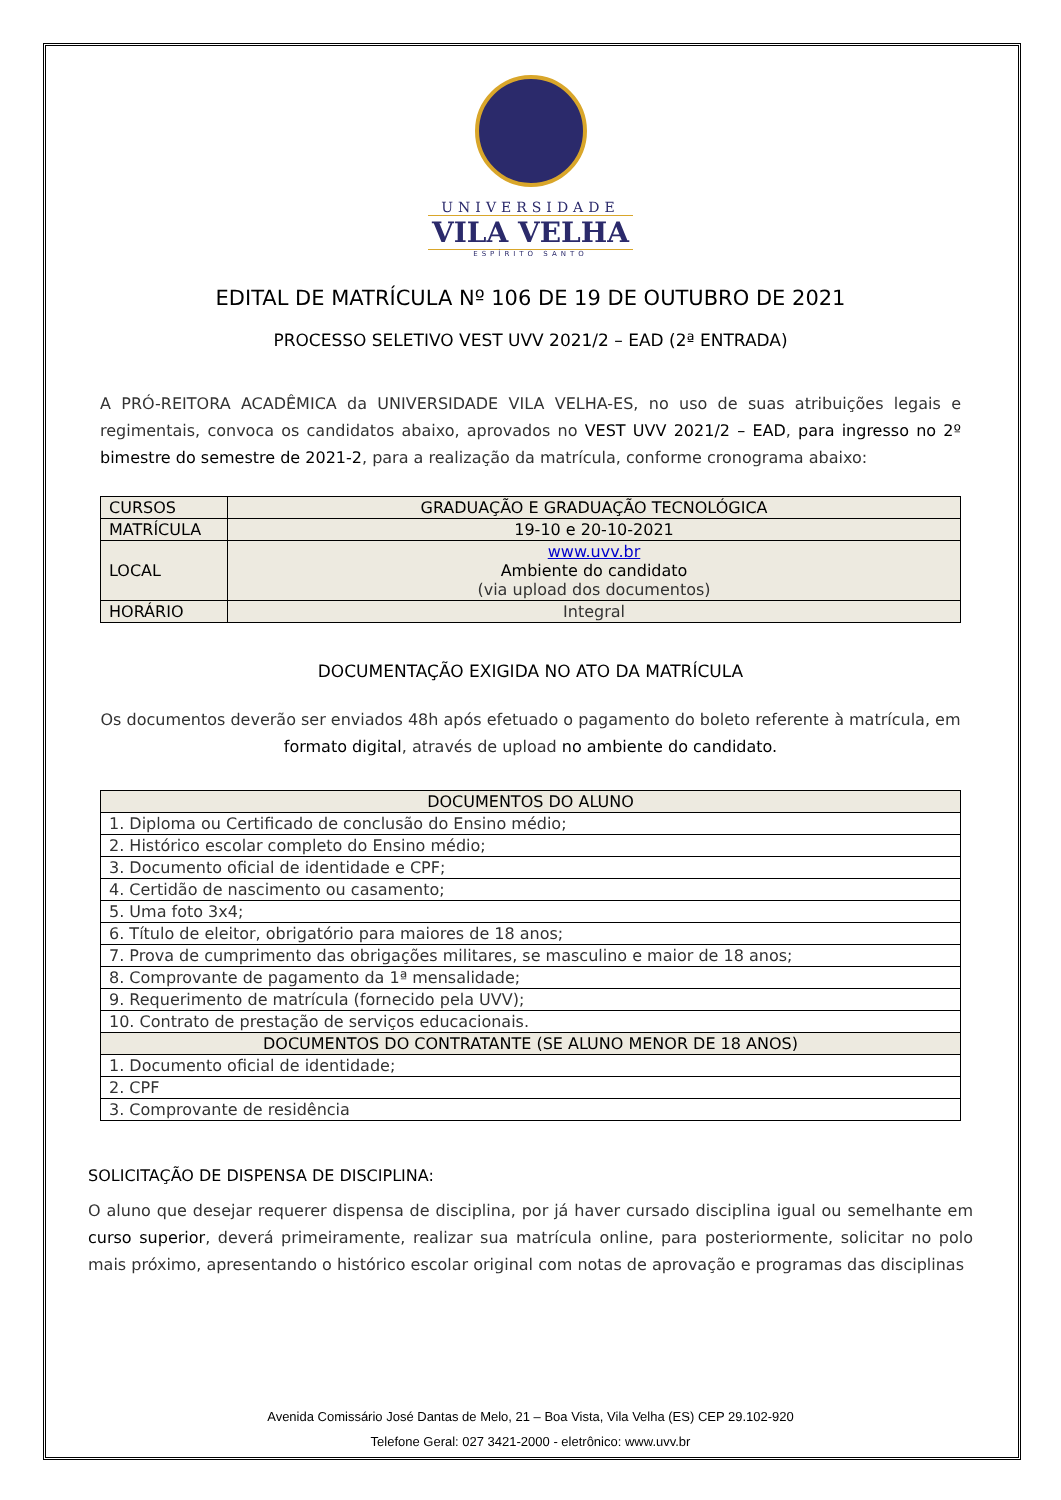UNIVERSIDADE
VILA VELHA
ESPÍRITO SANTO
EDITAL DE MATRÍCULA Nº 106 DE 19 DE OUTUBRO DE 2021
PROCESSO SELETIVO VEST UVV 2021/2 – EAD (2ª ENTRADA)
A PRÓ-REITORA ACADÊMICA da UNIVERSIDADE VILA VELHA-ES, no uso de suas atribuições legais e regimentais, convoca os candidatos abaixo, aprovados no VEST UVV 2021/2 – EAD, para ingresso no 2º bimestre do semestre de 2021-2, para a realização da matrícula, conforme cronograma abaixo:
| CURSOS | GRADUAÇÃO E GRADUAÇÃO TECNOLÓGICA |
| MATRÍCULA | 19-10 e 20-10-2021 |
| LOCAL | www.uvv.br Ambiente do candidato (via upload dos documentos) |
| HORÁRIO | Integral |
DOCUMENTAÇÃO EXIGIDA NO ATO DA MATRÍCULA
Os documentos deverão ser enviados 48h após efetuado o pagamento do boleto referente à matrícula, em formato digital, através de upload no ambiente do candidato.
| DOCUMENTOS DO ALUNO |
| --- |
| 1. Diploma ou Certificado de conclusão do Ensino médio; |
| 2. Histórico escolar completo do Ensino médio; |
| 3. Documento oficial de identidade e CPF; |
| 4. Certidão de nascimento ou casamento; |
| 5. Uma foto 3x4; |
| 6. Título de eleitor, obrigatório para maiores de 18 anos; |
| 7. Prova de cumprimento das obrigações militares, se masculino e maior de 18 anos; |
| 8. Comprovante de pagamento da 1ª mensalidade; |
| 9. Requerimento de matrícula (fornecido pela UVV); |
| 10. Contrato de prestação de serviços educacionais. |
| DOCUMENTOS DO CONTRATANTE (SE ALUNO MENOR DE 18 ANOS) |
| 1. Documento oficial de identidade; |
| 2. CPF |
| 3. Comprovante de residência |
SOLICITAÇÃO DE DISPENSA DE DISCIPLINA:
O aluno que desejar requerer dispensa de disciplina, por já haver cursado disciplina igual ou semelhante em curso superior, deverá primeiramente, realizar sua matrícula online, para posteriormente, solicitar no polo mais próximo, apresentando o histórico escolar original com notas de aprovação e programas das disciplinas
Avenida Comissário José Dantas de Melo, 21 – Boa Vista, Vila Velha (ES) CEP 29.102-920
Telefone Geral: 027 3421-2000 - eletrônico: www.uvv.br